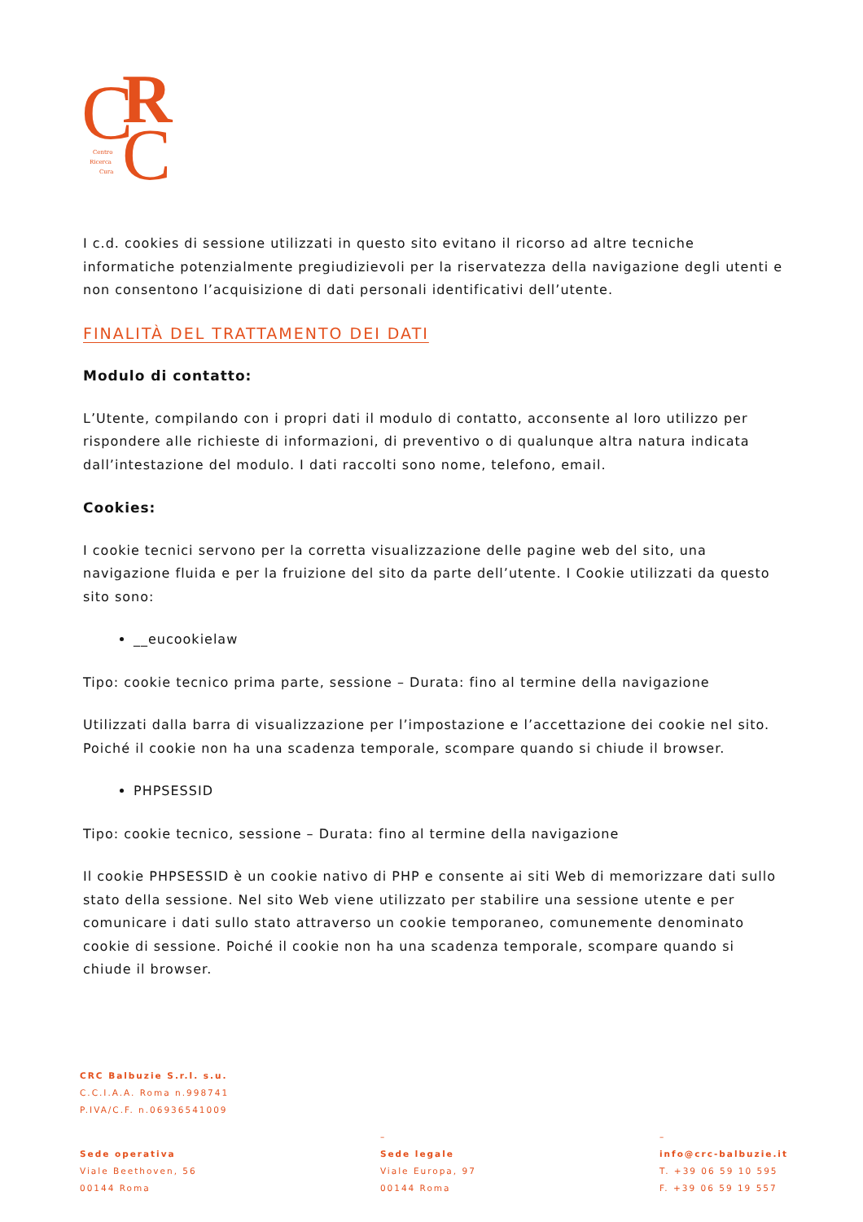C
R
C
Centro
Ricerca
Cura
I c.d. cookies di sessione utilizzati in questo sito evitano il ricorso ad altre tecniche informatiche potenzialmente pregiudizievoli per la riservatezza della navigazione degli utenti e non consentono l’acquisizione di dati personali identificativi dell’utente.
FINALITÀ DEL TRATTAMENTO DEI DATI
Modulo di contatto:
L’Utente, compilando con i propri dati il modulo di contatto, acconsente al loro utilizzo per rispondere alle richieste di informazioni, di preventivo o di qualunque altra natura indicata dall’intestazione del modulo. I dati raccolti sono nome, telefono, email.
Cookies:
I cookie tecnici servono per la corretta visualizzazione delle pagine web del sito, una navigazione fluida e per la fruizione del sito da parte dell’utente. I Cookie utilizzati da questo sito sono:
__eucookielaw
Tipo: cookie tecnico prima parte, sessione – Durata: fino al termine della navigazione
Utilizzati dalla barra di visualizzazione per l’impostazione e l’accettazione dei cookie nel sito. Poiché il cookie non ha una scadenza temporale, scompare quando si chiude il browser.
PHPSESSID
Tipo: cookie tecnico, sessione – Durata: fino al termine della navigazione
Il cookie PHPSESSID è un cookie nativo di PHP e consente ai siti Web di memorizzare dati sullo stato della sessione. Nel sito Web viene utilizzato per stabilire una sessione utente e per comunicare i dati sullo stato attraverso un cookie temporaneo, comunemente denominato cookie di sessione. Poiché il cookie non ha una scadenza temporale, scompare quando si chiude il browser.
CRC Balbuzie S.r.l. s.u.
C.C.I.A.A. Roma n.998741
P.IVA/C.F. n.06936541009
Sede operativa
Viale Beethoven, 56
00144 Roma
–
Sede legale
Viale Europa, 97
00144 Roma
–
info@crc-balbuzie.it
T. +39 06 59 10 595
F. +39 06 59 19 557